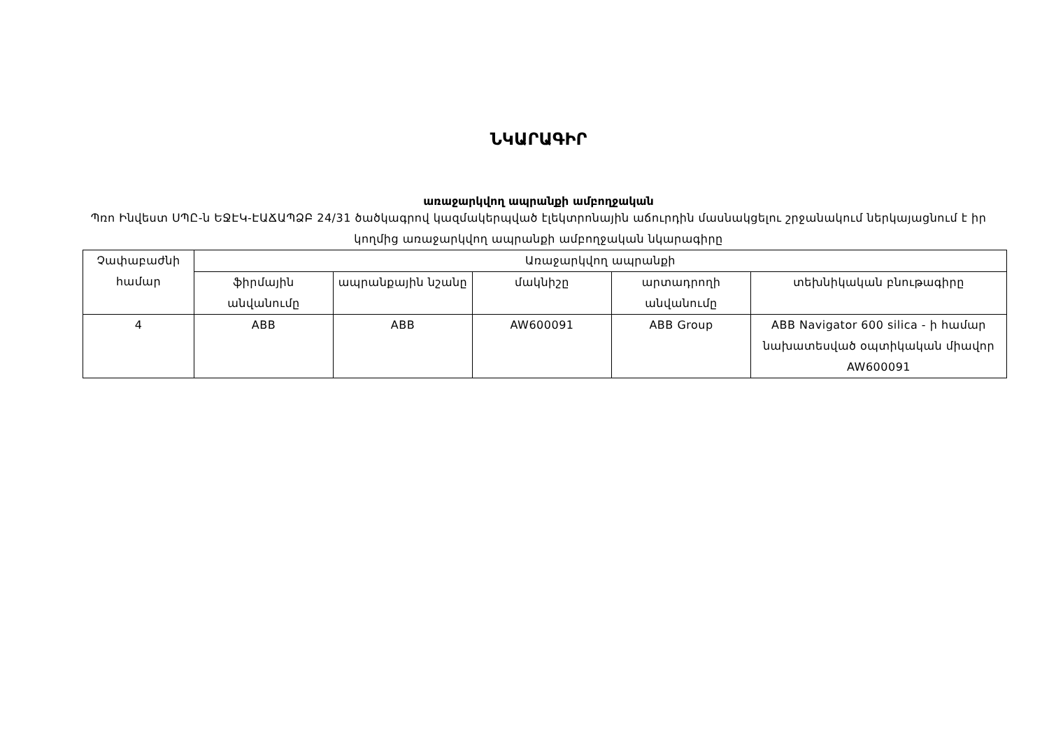ՆԿԱՐԱԳԻՐ
առաջարկվող ապրանքի ամբողջական
Պռո Ինվեստ ՍՊԸ-ն ԵՋԷԿ-ԷԱՃԱՊՁԲ 24/31 ծածկագրով կազմակերպված էլեկտրոնային աճուրդին մասնակցելու շրջանակում ներկայացնում է իր կողմից առաջարկվող ապրանքի ամբողջական նկարագիրը
| Չափաբաժնի համար | Առաջարկվող ապրանքի | | | | |
| --- | --- | --- | --- | --- | --- |
| | ֆիրմային անվանումը | ապրանքային նշանը | մակնիշը | արտադրողի անվանումը | տեխնիկական բնութագիրը |
| 4 | ABB | ABB | AW600091 | ABB Group | ABB Navigator 600 silica - ի համար նախատեսված օպտիկական միավոր AW600091 |